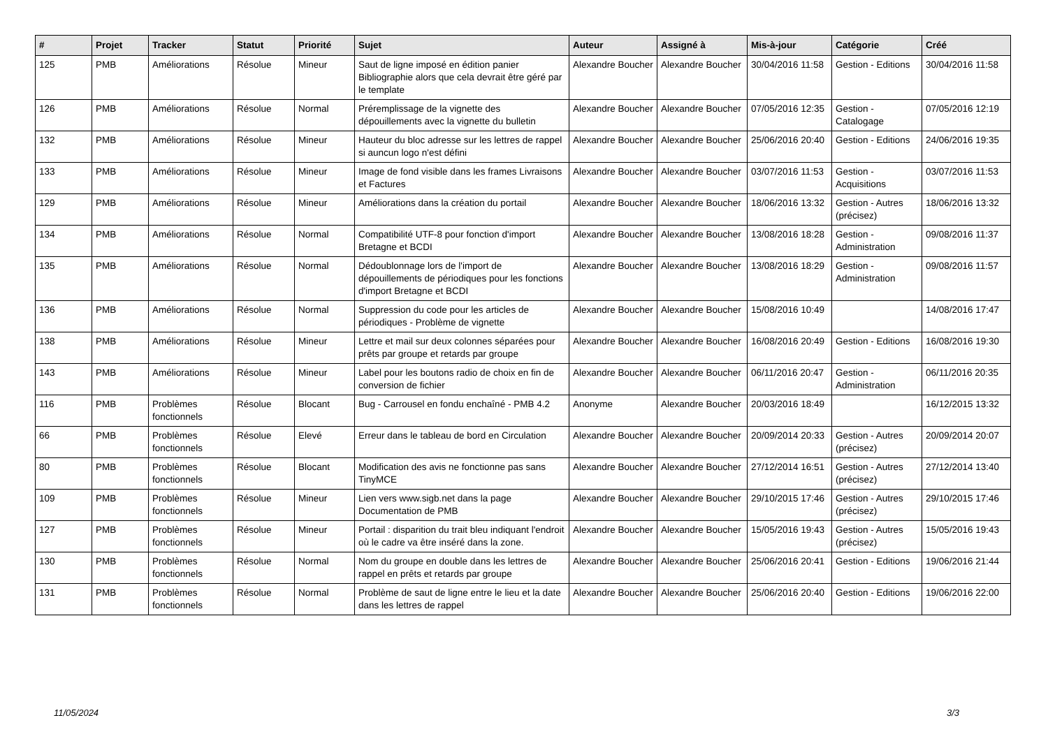| # | Projet | Tracker | Statut | Priorité | Sujet | Auteur | Assigné à | Mis-à-jour | Catégorie | Créé |
| --- | --- | --- | --- | --- | --- | --- | --- | --- | --- | --- |
| 125 | PMB | Améliorations | Résolue | Mineur | Saut de ligne imposé en édition panier Bibliographie alors que cela devrait être géré par le template | Alexandre Boucher | Alexandre Boucher | 30/04/2016 11:58 | Gestion - Editions | 30/04/2016 11:58 |
| 126 | PMB | Améliorations | Résolue | Normal | Préremplissage de la vignette des dépouillements avec la vignette du bulletin | Alexandre Boucher | Alexandre Boucher | 07/05/2016 12:35 | Gestion - Catalogage | 07/05/2016 12:19 |
| 132 | PMB | Améliorations | Résolue | Mineur | Hauteur du bloc adresse sur les lettres de rappel si auncun logo n'est défini | Alexandre Boucher | Alexandre Boucher | 25/06/2016 20:40 | Gestion - Editions | 24/06/2016 19:35 |
| 133 | PMB | Améliorations | Résolue | Mineur | Image de fond visible dans les frames Livraisons et Factures | Alexandre Boucher | Alexandre Boucher | 03/07/2016 11:53 | Gestion - Acquisitions | 03/07/2016 11:53 |
| 129 | PMB | Améliorations | Résolue | Mineur | Améliorations dans la création du portail | Alexandre Boucher | Alexandre Boucher | 18/06/2016 13:32 | Gestion - Autres (précisez) | 18/06/2016 13:32 |
| 134 | PMB | Améliorations | Résolue | Normal | Compatibilité UTF-8 pour fonction d'import Bretagne et BCDI | Alexandre Boucher | Alexandre Boucher | 13/08/2016 18:28 | Gestion - Administration | 09/08/2016 11:37 |
| 135 | PMB | Améliorations | Résolue | Normal | Dédoublonnage lors de l'import de dépouillements de périodiques pour les fonctions d'import Bretagne et BCDI | Alexandre Boucher | Alexandre Boucher | 13/08/2016 18:29 | Gestion - Administration | 09/08/2016 11:57 |
| 136 | PMB | Améliorations | Résolue | Normal | Suppression du code pour les articles de périodiques - Problème de vignette | Alexandre Boucher | Alexandre Boucher | 15/08/2016 10:49 | | 14/08/2016 17:47 |
| 138 | PMB | Améliorations | Résolue | Mineur | Lettre et mail sur deux colonnes séparées pour prêts par groupe et retards par groupe | Alexandre Boucher | Alexandre Boucher | 16/08/2016 20:49 | Gestion - Editions | 16/08/2016 19:30 |
| 143 | PMB | Améliorations | Résolue | Mineur | Label pour les boutons radio de choix en fin de conversion de fichier | Alexandre Boucher | Alexandre Boucher | 06/11/2016 20:47 | Gestion - Administration | 06/11/2016 20:35 |
| 116 | PMB | Problèmes fonctionnels | Résolue | Blocant | Bug - Carrousel en fondu enchaîné - PMB 4.2 | Anonyme | Alexandre Boucher | 20/03/2016 18:49 | | 16/12/2015 13:32 |
| 66 | PMB | Problèmes fonctionnels | Résolue | Elevé | Erreur dans le tableau de bord en Circulation | Alexandre Boucher | Alexandre Boucher | 20/09/2014 20:33 | Gestion - Autres (précisez) | 20/09/2014 20:07 |
| 80 | PMB | Problèmes fonctionnels | Résolue | Blocant | Modification des avis ne fonctionne pas sans TinyMCE | Alexandre Boucher | Alexandre Boucher | 27/12/2014 16:51 | Gestion - Autres (précisez) | 27/12/2014 13:40 |
| 109 | PMB | Problèmes fonctionnels | Résolue | Mineur | Lien vers www.sigb.net dans la page Documentation de PMB | Alexandre Boucher | Alexandre Boucher | 29/10/2015 17:46 | Gestion - Autres (précisez) | 29/10/2015 17:46 |
| 127 | PMB | Problèmes fonctionnels | Résolue | Mineur | Portail : disparition du trait bleu indiquant l'endroit où le cadre va être inséré dans la zone. | Alexandre Boucher | Alexandre Boucher | 15/05/2016 19:43 | Gestion - Autres (précisez) | 15/05/2016 19:43 |
| 130 | PMB | Problèmes fonctionnels | Résolue | Normal | Nom du groupe en double dans les lettres de rappel en prêts et retards par groupe | Alexandre Boucher | Alexandre Boucher | 25/06/2016 20:41 | Gestion - Editions | 19/06/2016 21:44 |
| 131 | PMB | Problèmes fonctionnels | Résolue | Normal | Problème de saut de ligne entre le lieu et la date dans les lettres de rappel | Alexandre Boucher | Alexandre Boucher | 25/06/2016 20:40 | Gestion - Editions | 19/06/2016 22:00 |
11/05/2024 3/3